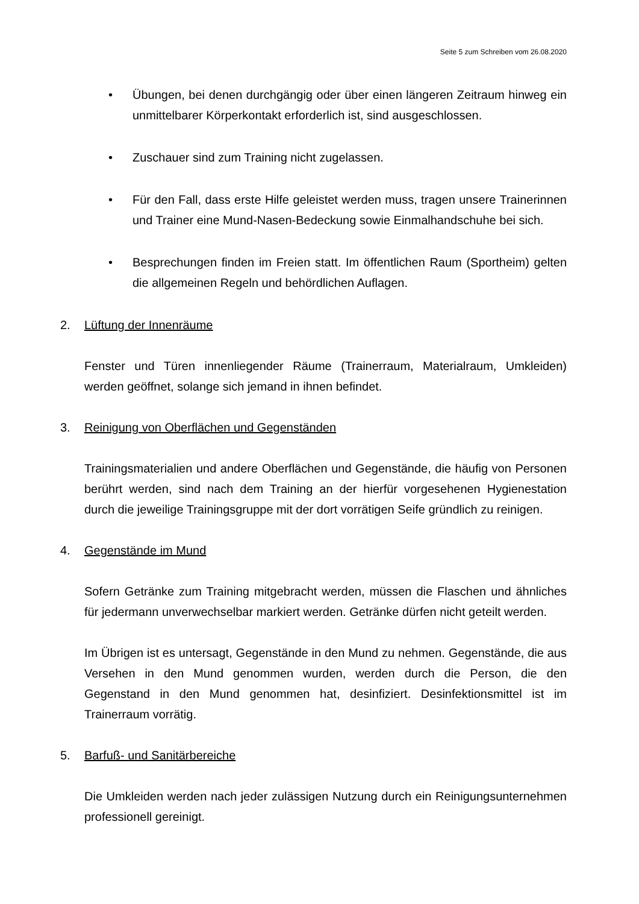Seite 5 zum Schreiben vom 26.08.2020
• Übungen, bei denen durchgängig oder über einen längeren Zeitraum hinweg ein unmittelbarer Körperkontakt erforderlich ist, sind ausgeschlossen.
• Zuschauer sind zum Training nicht zugelassen.
• Für den Fall, dass erste Hilfe geleistet werden muss, tragen unsere Trainerinnen und Trainer eine Mund-Nasen-Bedeckung sowie Einmalhandschuhe bei sich.
• Besprechungen finden im Freien statt. Im öffentlichen Raum (Sportheim) gelten die allgemeinen Regeln und behördlichen Auflagen.
2. Lüftung der Innenräume
Fenster und Türen innenliegender Räume (Trainerraum, Materialraum, Umkleiden) werden geöffnet, solange sich jemand in ihnen befindet.
3. Reinigung von Oberflächen und Gegenständen
Trainingsmaterialien und andere Oberflächen und Gegenstände, die häufig von Personen berührt werden, sind nach dem Training an der hierfür vorgesehenen Hygienestation durch die jeweilige Trainingsgruppe mit der dort vorrätigen Seife gründlich zu reinigen.
4. Gegenstände im Mund
Sofern Getränke zum Training mitgebracht werden, müssen die Flaschen und ähnliches für jedermann unverwechselbar markiert werden. Getränke dürfen nicht geteilt werden.
Im Übrigen ist es untersagt, Gegenstände in den Mund zu nehmen. Gegenstände, die aus Versehen in den Mund genommen wurden, werden durch die Person, die den Gegenstand in den Mund genommen hat, desinfiziert. Desinfektionsmittel ist im Trainerraum vorrätig.
5. Barfuß- und Sanitärbereiche
Die Umkleiden werden nach jeder zulässigen Nutzung durch ein Reinigungsunternehmen professionell gereinigt.